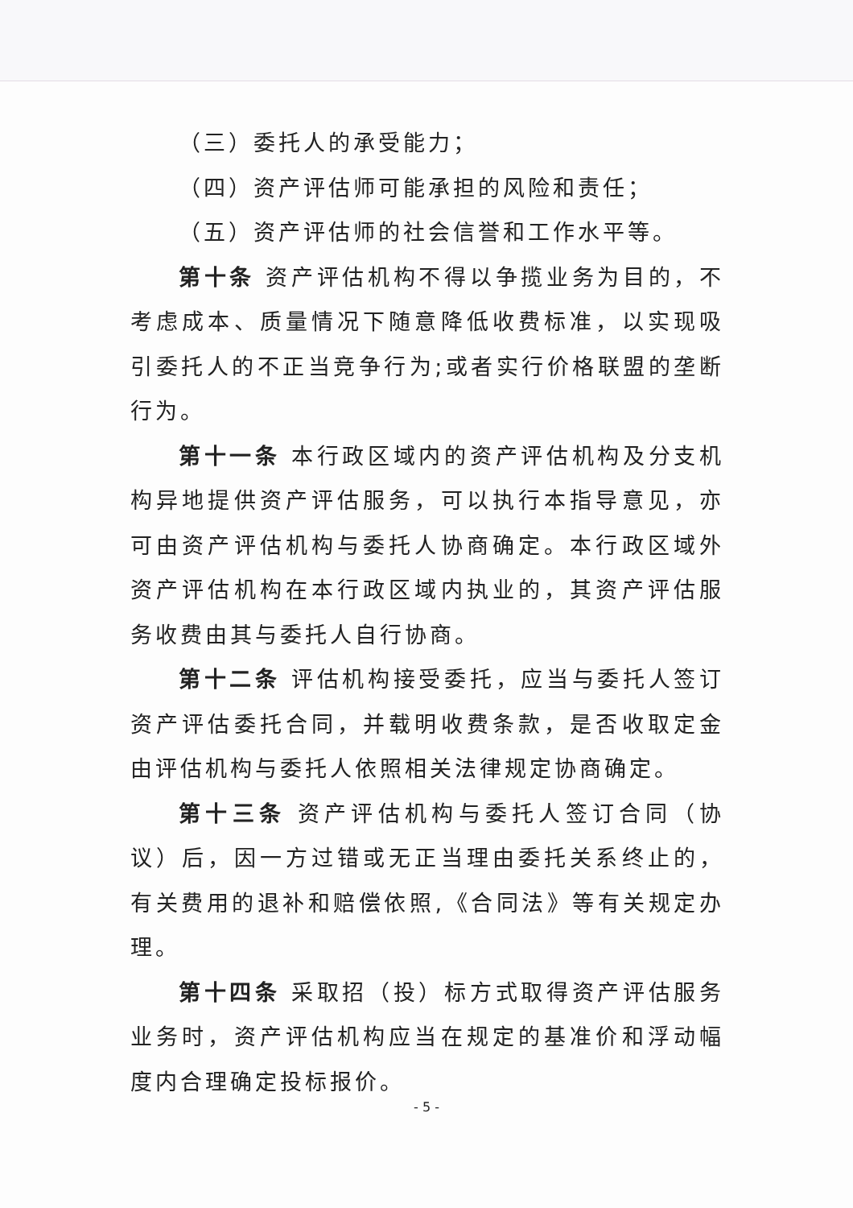（三）委托人的承受能力；
（四）资产评估师可能承担的风险和责任；
（五）资产评估师的社会信誉和工作水平等。
第十条 资产评估机构不得以争揽业务为目的，不考虑成本、质量情况下随意降低收费标准，以实现吸引委托人的不正当竞争行为;或者实行价格联盟的垄断行为。
第十一条 本行政区域内的资产评估机构及分支机构异地提供资产评估服务，可以执行本指导意见，亦可由资产评估机构与委托人协商确定。本行政区域外资产评估机构在本行政区域内执业的，其资产评估服务收费由其与委托人自行协商。
第十二条 评估机构接受委托，应当与委托人签订资产评估委托合同，并载明收费条款，是否收取定金由评估机构与委托人依照相关法律规定协商确定。
第十三条 资产评估机构与委托人签订合同（协议）后，因一方过错或无正当理由委托关系终止的，有关费用的退补和赔偿依照,《合同法》等有关规定办理。
第十四条 采取招（投）标方式取得资产评估服务业务时，资产评估机构应当在规定的基准价和浮动幅度内合理确定投标报价。
- 5 -